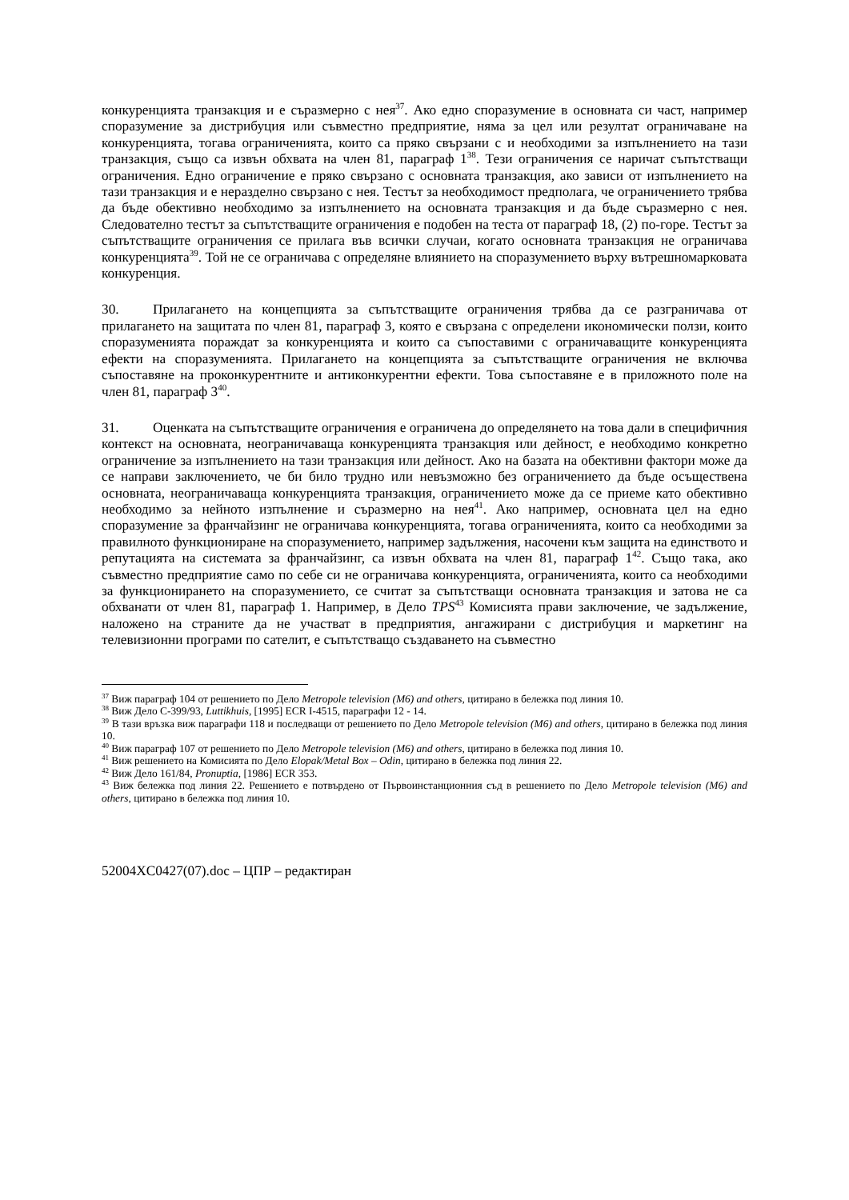конкуренцията транзакция и е съразмерно с нея<sup>37</sup>. Ако едно споразумение в основната си част, например споразумение за дистрибуция или съвместно предприятие, няма за цел или резултат ограничаване на конкуренцията, тогава ограниченията, които са пряко свързани с и необходими за изпълнението на тази транзакция, също са извън обхвата на член 81, параграф 1<sup>38</sup>. Тези ограничения се наричат съпътстващи ограничения. Едно ограничение е пряко свързано с основната транзакция, ако зависи от изпълнението на тази транзакция и е неразделно свързано с нея. Тестът за необходимост предполага, че ограничението трябва да бъде обективно необходимо за изпълнението на основната транзакция и да бъде съразмерно с нея. Следователно тестът за съпътстващите ограничения е подобен на теста от параграф 18, (2) по-горе. Тестът за съпътстващите ограничения се прилага във всички случаи, когато основната транзакция не ограничава конкуренцията<sup>39</sup>. Той не се ограничава с определяне влиянието на споразумението върху вътрешномарковата конкуренция.
30. Прилагането на концепцията за съпътстващите ограничения трябва да се разграничава от прилагането на защитата по член 81, параграф 3, която е свързана с определени икономически ползи, които споразуменията пораждат за конкуренцията и които са съпоставими с ограничаващите конкуренцията ефекти на споразуменията. Прилагането на концепцията за съпътстващите ограничения не включва съпоставяне на проконкурентните и антиконкурентни ефекти. Това съпоставяне е в приложното поле на член 81, параграф 3<sup>40</sup>.
31. Оценката на съпътстващите ограничения е ограничена до определянето на това дали в специфичния контекст на основната, неограничаваща конкуренцията транзакция или дейност, е необходимо конкретно ограничение за изпълнението на тази транзакция или дейност. Ако на базата на обективни фактори може да се направи заключението, че би било трудно или невъзможно без ограничението да бъде осъществена основната, неограничаваща конкуренцията транзакция, ограничението може да се приеме като обективно необходимо за нейното изпълнение и съразмерно на нея<sup>41</sup>. Ако например, основната цел на едно споразумение за франчайзинг не ограничава конкуренцията, тогава ограниченията, които са необходими за правилното функциониране на споразумението, например задължения, насочени към защита на единството и репутацията на системата за франчайзинг, са извън обхвата на член 81, параграф 1<sup>42</sup>. Също така, ако съвместно предприятие само по себе си не ограничава конкуренцията, ограниченията, които са необходими за функционирането на споразумението, се считат за съпътстващи основната транзакция и затова не са обхванати от член 81, параграф 1. Например, в Дело TPS<sup>43</sup> Комисията прави заключение, че задължение, наложено на страните да не участват в предприятия, ангажирани с дистрибуция и маркетинг на телевизионни програми по сателит, е съпътстващо създаването на съвместно
<sup>37</sup> Виж параграф 104 от решението по Дело Metropole television (M6) and others, цитирано в бележка под линия 10.
<sup>38</sup> Виж Дело C-399/93, Luttikhuis, [1995] ECR I-4515, параграфи 12 - 14.
<sup>39</sup> В тази връзка виж параграфи 118 и последващи от решението по Дело Metropole television (M6) and others, цитирано в бележка под линия 10.
<sup>40</sup> Виж параграф 107 от решението по Дело Metropole television (M6) and others, цитирано в бележка под линия 10.
<sup>41</sup> Виж решението на Комисията по Дело Elopak/Metal Box – Odin, цитирано в бележка под линия 22.
<sup>42</sup> Виж Дело 161/84, Pronuptia, [1986] ECR 353.
<sup>43</sup> Виж бележка под линия 22. Решението е потвърдено от Първоинстанционния съд в решението по Дело Metropole television (M6) and others, цитирано в бележка под линия 10.
52004XC0427(07).doc – ЦПР – редактиран